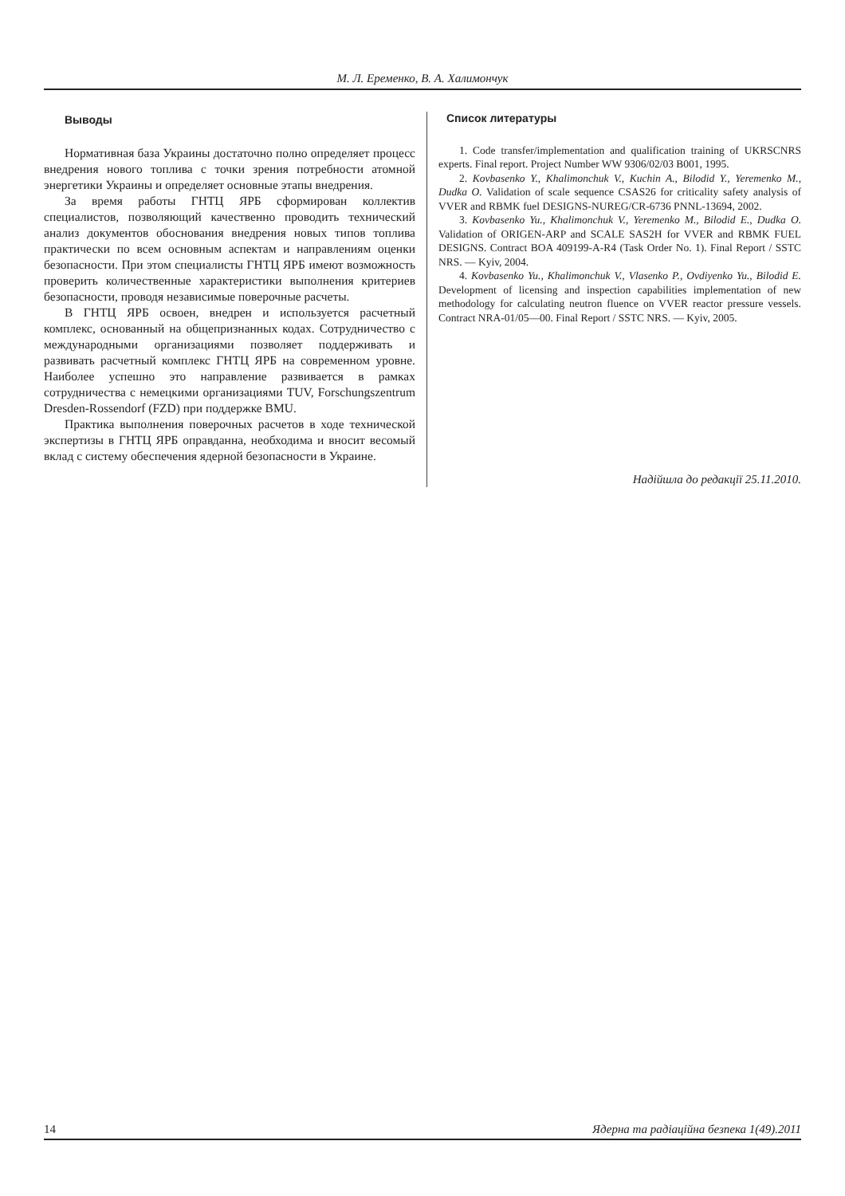М. Л. Еременко, В. А. Халимончук
Выводы
Нормативная база Украины достаточно полно определяет процесс внедрения нового топлива с точки зрения потребности атомной энергетики Украины и определяет основные этапы внедрения.
За время работы ГНТЦ ЯРБ сформирован коллектив специалистов, позволяющий качественно проводить технический анализ документов обоснования внедрения новых типов топлива практически по всем основным аспектам и направлениям оценки безопасности. При этом специалисты ГНТЦ ЯРБ имеют возможность проверить количественные характеристики выполнения критериев безопасности, проводя независимые поверочные расчеты.
В ГНТЦ ЯРБ освоен, внедрен и используется расчетный комплекс, основанный на общепризнанных кодах. Сотрудничество с международными организациями позволяет поддерживать и развивать расчетный комплекс ГНТЦ ЯРБ на современном уровне. Наиболее успешно это направление развивается в рамках сотрудничества с немецкими организациями TUV, Forschungszentrum Dresden-Rossendorf (FZD) при поддержке BMU.
Практика выполнения поверочных расчетов в ходе технической экспертизы в ГНТЦ ЯРБ оправданна, необходима и вносит весомый вклад с систему обеспечения ядерной безопасности в Украине.
Список литературы
1. Code transfer/implementation and qualification training of UKRSCNRS experts. Final report. Project Number WW 9306/02/03 B001, 1995.
2. Kovbasenko Y., Khalimonchuk V., Kuchin A., Bilodid Y., Yeremenko M., Dudka O. Validation of scale sequence CSAS26 for criticality safety analysis of VVER and RBMK fuel DESIGNS-NUREG/CR-6736 PNNL-13694, 2002.
3. Kovbasenko Yu., Khalimonchuk V., Yeremenko M., Bilodid E., Dudka O. Validation of ORIGEN-ARP and SCALE SAS2H for VVER and RBMK FUEL DESIGNS. Contract BOA 409199-A-R4 (Task Order No. 1). Final Report / SSTC NRS. — Kyiv, 2004.
4. Kovbasenko Yu., Khalimonchuk V., Vlasenko P., Ovdiyenko Yu., Bilodid E. Development of licensing and inspection capabilities implementation of new methodology for calculating neutron fluence on VVER reactor pressure vessels. Contract NRA-01/05—00. Final Report / SSTC NRS. — Kyiv, 2005.
Надійшла до редакції 25.11.2010.
14 Ядерна та радіаційна безпека 1(49).2011